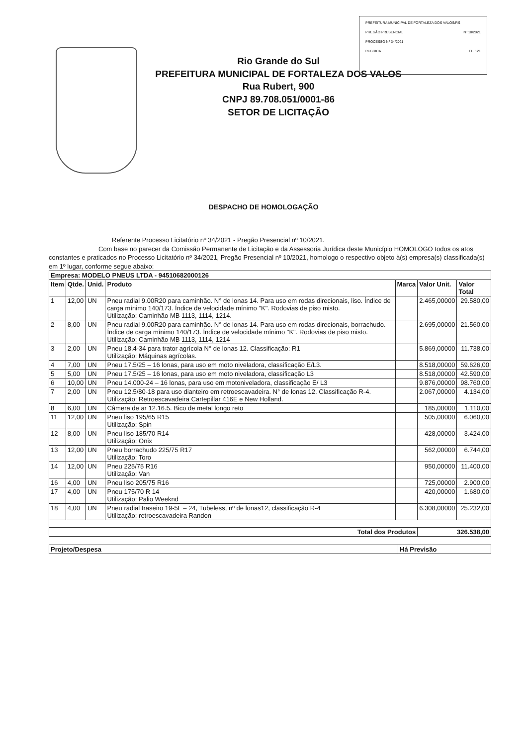PREFEITURA MUNICIPAL DE FORTALEZA DOS VALOS/RS
PREGÃO PRESENCIAL Nº 10/2021
PROCESSO Nº 34/2021
RUBRICA FL. 121
Rio Grande do Sul
PREFEITURA MUNICIPAL DE FORTALEZA DOS VALOS
Rua Rubert, 900
CNPJ 89.708.051/0001-86
SETOR DE LICITAÇÃO
DESPACHO DE HOMOLOGAÇÃO
Referente Processo Licitatório nº 34/2021 - Pregão Presencial nº 10/2021.
Com base no parecer da Comissão Permanente de Licitação e da Assessoria Jurídica deste Município HOMOLOGO todos os atos constantes e praticados no Processo Licitatório nº 34/2021, Pregão Presencial nº 10/2021, homologo o respectivo objeto à(s) empresa(s) classificada(s) em 1º lugar, conforme segue abaixo:
| Empresa: MODELO PNEUS LTDA - 94510682000126 | | | | | | |
| --- | --- | --- | --- | --- | --- | --- |
| Item | Qtde. | Unid. | Produto | Marca | Valor Unit. | Valor Total |
| 1 | 12,00 | UN | Pneu radial 9.00R20 para caminhão. N° de lonas 14. Para uso em rodas direcionais, liso. Índice de carga mínimo 140/173. Índice de velocidade mínimo "K". Rodovias de piso misto. Utilização: Caminhão MB 1113, 1114, 1214. | | 2.465,00000 | 29.580,00 |
| 2 | 8,00 | UN | Pneu radial 9.00R20 para caminhão. N° de lonas 14. Para uso em rodas direcionais, borrachudo. Índice de carga mínimo 140/173. Índice de velocidade mínimo "K". Rodovias de piso misto. Utilização: Caminhão MB 1113, 1114, 1214 | | 2.695,00000 | 21.560,00 |
| 3 | 2,00 | UN | Pneu 18.4-34 para trator agrícola N° de lonas 12. Classificação: R1 Utilização: Máquinas agrícolas. | | 5.869,00000 | 11.738,00 |
| 4 | 7,00 | UN | Pneu 17.5/25 – 16 lonas, para uso em moto niveladora, classificação E/L3. | | 8.518,00000 | 59.626,00 |
| 5 | 5,00 | UN | Pneu 17.5/25 – 16 lonas, para uso em moto niveladora, classificação L3 | | 8.518,00000 | 42.590,00 |
| 6 | 10,00 | UN | Pneu 14.000-24 – 16 lonas, para uso em motoniveladora, classificação E/ L3 | | 9.876,00000 | 98.760,00 |
| 7 | 2,00 | UN | Pneu 12.5/80-18 para uso dianteiro em retroescavadeira. N° de lonas 12. Classificação R-4. Utilização: Retroescavadeira Cartepillar 416E e New Holland. | | 2.067,00000 | 4.134,00 |
| 8 | 6,00 | UN | Câmera de ar 12.16.5. Bico de metal longo reto | | 185,00000 | 1.110,00 |
| 11 | 12,00 | UN | Pneu liso 195/65 R15 Utilização: Spin | | 505,00000 | 6.060,00 |
| 12 | 8,00 | UN | Pneu liso 185/70 R14 Utilização: Onix | | 428,00000 | 3.424,00 |
| 13 | 12,00 | UN | Pneu borrachudo 225/75 R17 Utilização: Toro | | 562,00000 | 6.744,00 |
| 14 | 12,00 | UN | Pneu 225/75 R16 Utilização: Van | | 950,00000 | 11.400,00 |
| 16 | 4,00 | UN | Pneu liso 205/75 R16 | | 725,00000 | 2.900,00 |
| 17 | 4,00 | UN | Pneu 175/70 R 14 Utilização: Palio Weeknd | | 420,00000 | 1.680,00 |
| 18 | 4,00 | UN | Pneu radial traseiro 19-5L – 24, Tubeless, nº de lonas12, classificação R-4 Utilização: retroescavadeira Randon | | 6.308,00000 | 25.232,00 |
| Total dos Produtos | | | | | 326.538,00 | |
| Projeto/Despesa | Há Previsão |
| --- | --- |